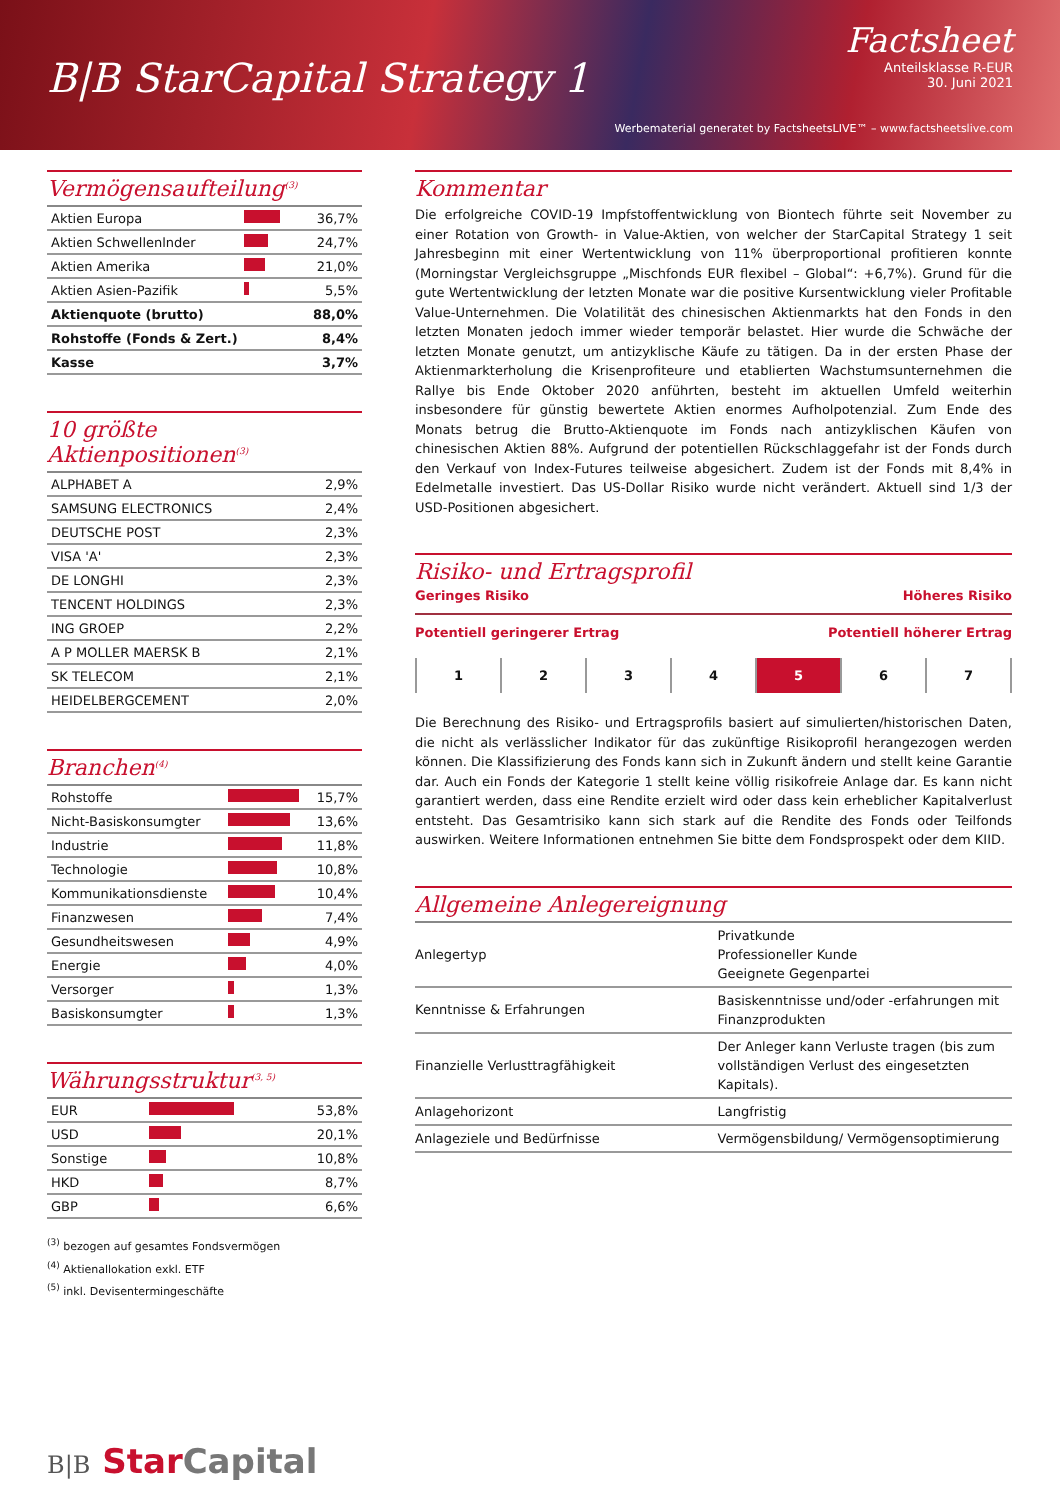B|B StarCapital Strategy 1
Factsheet
Anteilsklasse R-EUR
30. Juni 2021
Werbematerial generatet by FactsheetsLIVE™ – www.factsheetslive.com
Vermögensaufteilung<sup>(3)</sup>
| Aktien Europa | | 36,7% |
| Aktien Schwellenlnder | | 24,7% |
| Aktien Amerika | | 21,0% |
| Aktien Asien-Pazifik | | 5,5% |
| Aktienquote (brutto) | | 88,0% |
| Rohstoffe (Fonds & Zert.) | | 8,4% |
| Kasse | | 3,7% |
10 größte Aktienpositionen<sup>(3)</sup>
| ALPHABET A | 2,9% |
| SAMSUNG ELECTRONICS | 2,4% |
| DEUTSCHE POST | 2,3% |
| VISA 'A' | 2,3% |
| DE LONGHI | 2,3% |
| TENCENT HOLDINGS | 2,3% |
| ING GROEP | 2,2% |
| A P MOLLER MAERSK B | 2,1% |
| SK TELECOM | 2,1% |
| HEIDELBERGCEMENT | 2,0% |
Branchen<sup>(4)</sup>
| Rohstoffe | | 15,7% |
| Nicht-Basiskonsumgter | | 13,6% |
| Industrie | | 11,8% |
| Technologie | | 10,8% |
| Kommunikationsdienste | | 10,4% |
| Finanzwesen | | 7,4% |
| Gesundheitswesen | | 4,9% |
| Energie | | 4,0% |
| Versorger | | 1,3% |
| Basiskonsumgter | | 1,3% |
Währungsstruktur<sup>(3, 5)</sup>
| EUR | | 53,8% |
| USD | | 20,1% |
| Sonstige | | 10,8% |
| HKD | | 8,7% |
| GBP | | 6,6% |
<sup>(3)</sup> bezogen auf gesamtes Fondsvermögen
<sup>(4)</sup> Aktienallokation exkl. ETF
<sup>(5)</sup> inkl. Devisentermingeschäfte
B|B Star Capital
Kommentar
Die erfolgreiche COVID-19 Impfstoffentwicklung von Biontech führte seit November zu einer Rotation von Growth- in Value-Aktien, von welcher der StarCapital Strategy 1 seit Jahresbeginn mit einer Wertentwicklung von 11% überproportional profitieren konnte (Morningstar Vergleichsgruppe „Mischfonds EUR flexibel – Global“: +6,7%). Grund für die gute Wertentwicklung der letzten Monate war die positive Kursentwicklung vieler Profitable Value-Unternehmen. Die Volatilität des chinesischen Aktienmarkts hat den Fonds in den letzten Monaten jedoch immer wieder temporär belastet. Hier wurde die Schwäche der letzten Monate genutzt, um antizyklische Käufe zu tätigen. Da in der ersten Phase der Aktienmarkterholung die Krisenprofiteure und etablierten Wachstumsunternehmen die Rallye bis Ende Oktober 2020 anführten, besteht im aktuellen Umfeld weiterhin insbesondere für günstig bewertete Aktien enormes Aufholpotenzial. Zum Ende des Monats betrug die Brutto-Aktienquote im Fonds nach antizyklischen Käufen von chinesischen Aktien 88%. Aufgrund der potentiellen Rückschlaggefahr ist der Fonds durch den Verkauf von Index-Futures teilweise abgesichert. Zudem ist der Fonds mit 8,4% in Edelmetalle investiert. Das US-Dollar Risiko wurde nicht verändert. Aktuell sind 1/3 der USD-Positionen abgesichert.
Risiko- und Ertragsprofil
Geringes Risiko Höheres Risiko
Potentiell geringerer Ertrag Potentiell höherer Ertrag
1 2 3 4 5 6 7
Die Berechnung des Risiko- und Ertragsprofils basiert auf simulierten/historischen Daten, die nicht als verlässlicher Indikator für das zukünftige Risikoprofil herangezogen werden können. Die Klassifizierung des Fonds kann sich in Zukunft ändern und stellt keine Garantie dar. Auch ein Fonds der Kategorie 1 stellt keine völlig risikofreie Anlage dar. Es kann nicht garantiert werden, dass eine Rendite erzielt wird oder dass kein erheblicher Kapitalverlust entsteht. Das Gesamtrisiko kann sich stark auf die Rendite des Fonds oder Teilfonds auswirken. Weitere Informationen entnehmen Sie bitte dem Fondsprospekt oder dem KIID.
Allgemeine Anlegereignung
| Anlegertyp | Privatkunde Professioneller Kunde Geeignete Gegenpartei |
| Kenntnisse & Erfahrungen | Basiskenntnisse und/oder -erfahrungen mit Finanzprodukten |
| Finanzielle Verlusttragfähigkeit | Der Anleger kann Verluste tragen (bis zum vollständigen Verlust des eingesetzten Kapitals). |
| Anlagehorizont | Langfristig |
| Anlageziele und Bedürfnisse | Vermögensbildung/ Vermögensoptimierung |